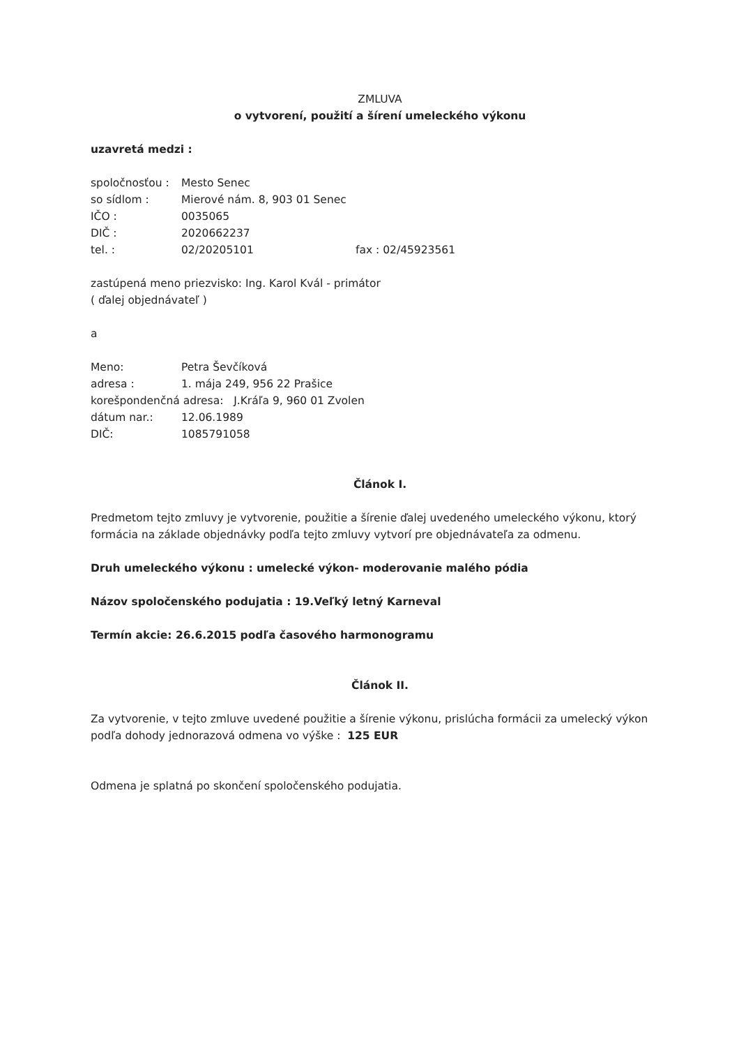ZMLUVA
o vytvorení, použití a šírení umeleckého výkonu
uzavretá medzi :
spoločnosťou : Mesto Senec
so sídlom : Mierové nám. 8, 903 01 Senec
IČO : 0035065
DIČ : 2020662237
tel. : 02/20205101 fax : 02/45923561
zastúpená meno priezvisko: Ing. Karol Kvál - primátor
( ďalej objednávateľ )
a
Meno: Petra Ševčíková
adresa : 1. mája 249, 956 22 Prašice
korešpondenčná adresa: J.Kráľa 9, 960 01 Zvolen
dátum nar.: 12.06.1989
DIČ: 1085791058
Článok I.
Predmetom tejto zmluvy je vytvorenie, použitie a šírenie ďalej uvedeného umeleckého výkonu, ktorý formácia na základe objednávky podľa tejto zmluvy vytvorí pre objednávateľa za odmenu.
Druh umeleckého výkonu : umelecké výkon- moderovanie malého pódia
Názov spoločenského podujatia : 19.Veľký letný Karneval
Termín akcie: 26.6.2015 podľa časového harmonogramu
Článok II.
Za vytvorenie, v tejto zmluve uvedené použitie a šírenie výkonu, prislúcha formácii za umelecký výkon podľa dohody jednorazová odmena vo výške : 125 EUR
Odmena je splatná po skončení spoločenského podujatia.